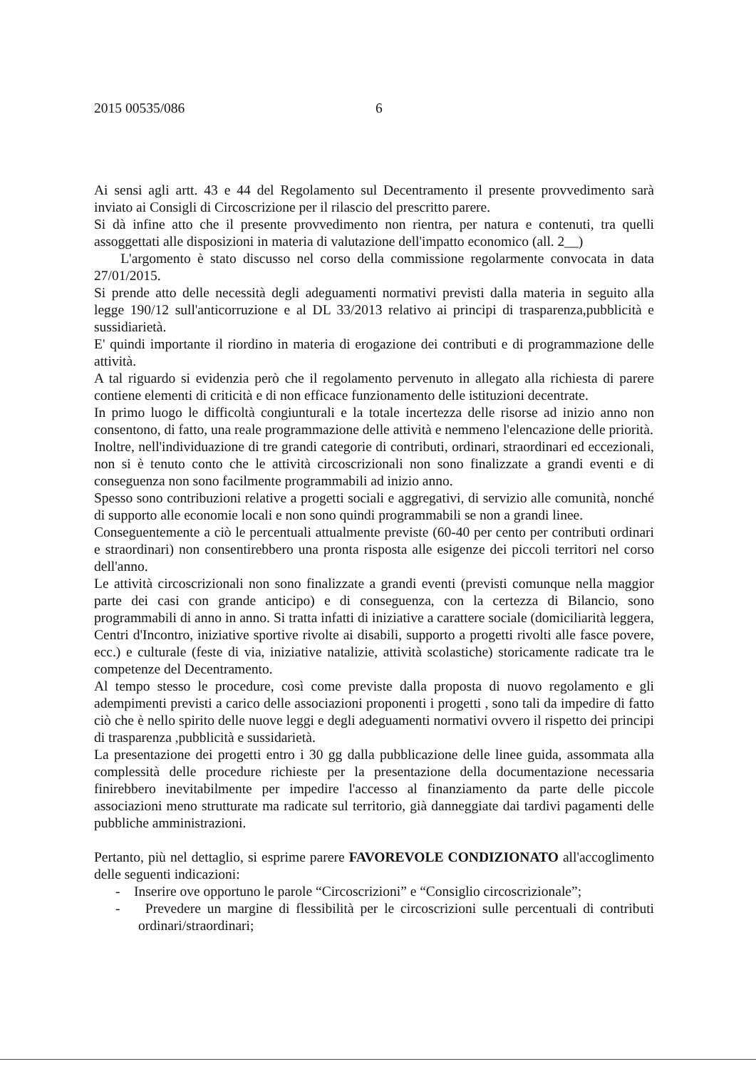2015 00535/086 6
Ai sensi agli artt. 43 e 44 del Regolamento sul Decentramento il presente provvedimento sarà inviato ai Consigli di Circoscrizione per il rilascio del prescritto parere.
Si dà infine atto che il presente provvedimento non rientra, per natura e contenuti, tra quelli assoggettati alle disposizioni in materia di valutazione dell'impatto economico (all. 2__)
L'argomento è stato discusso nel corso della commissione regolarmente convocata in data 27/01/2015.
Si prende atto delle necessità degli adeguamenti normativi previsti dalla materia in seguito alla legge 190/12 sull'anticorruzione e al DL 33/2013 relativo ai principi di trasparenza,pubblicità e sussidiarietà.
E' quindi importante il riordino in materia di erogazione dei contributi e di programmazione delle attività.
A tal riguardo si evidenzia però che il regolamento pervenuto in allegato alla richiesta di parere contiene elementi di criticità e di non efficace funzionamento delle istituzioni decentrate.
In primo luogo le difficoltà congiunturali e la totale incertezza delle risorse ad inizio anno non consentono, di fatto, una reale programmazione delle attività e nemmeno l'elencazione delle priorità.
Inoltre, nell'individuazione di tre grandi categorie di contributi, ordinari, straordinari ed eccezionali, non si è tenuto conto che le attività circoscrizionali non sono finalizzate a grandi eventi e di conseguenza non sono facilmente programmabili ad inizio anno.
Spesso sono contribuzioni relative a progetti sociali e aggregativi, di servizio alle comunità, nonché di supporto alle economie locali e non sono quindi programmabili se non a grandi linee.
Conseguentemente a ciò le percentuali attualmente previste (60-40 per cento per contributi ordinari e straordinari) non consentirebbero una pronta risposta alle esigenze dei piccoli territori nel corso dell'anno.
Le attività circoscrizionali non sono finalizzate a grandi eventi (previsti comunque nella maggior parte dei casi con grande anticipo) e di conseguenza, con la certezza di Bilancio, sono programmabili di anno in anno. Si tratta infatti di iniziative a carattere sociale (domiciliarità leggera, Centri d'Incontro, iniziative sportive rivolte ai disabili, supporto a progetti rivolti alle fasce povere, ecc.) e culturale (feste di via, iniziative natalizie, attività scolastiche) storicamente radicate tra le competenze del Decentramento.
Al tempo stesso le procedure, così come previste dalla proposta di nuovo regolamento e gli adempimenti previsti a carico delle associazioni proponenti i progetti , sono tali da impedire di fatto ciò che è nello spirito delle nuove leggi e degli adeguamenti normativi ovvero il rispetto dei principi di trasparenza ,pubblicità e sussidarietà.
La presentazione dei progetti entro i 30 gg dalla pubblicazione delle linee guida, assommata alla complessità delle procedure richieste per la presentazione della documentazione necessaria finirebbero inevitabilmente per impedire l'accesso al finanziamento da parte delle piccole associazioni meno strutturate ma radicate sul territorio, già danneggiate dai tardivi pagamenti delle pubbliche amministrazioni.
Pertanto, più nel dettaglio, si esprime parere FAVOREVOLE CONDIZIONATO all'accoglimento delle seguenti indicazioni:
- Inserire ove opportuno le parole “Circoscrizioni” e “Consiglio circoscrizionale”;
- Prevedere un margine di flessibilità per le circoscrizioni sulle percentuali di contributi ordinari/straordinari;